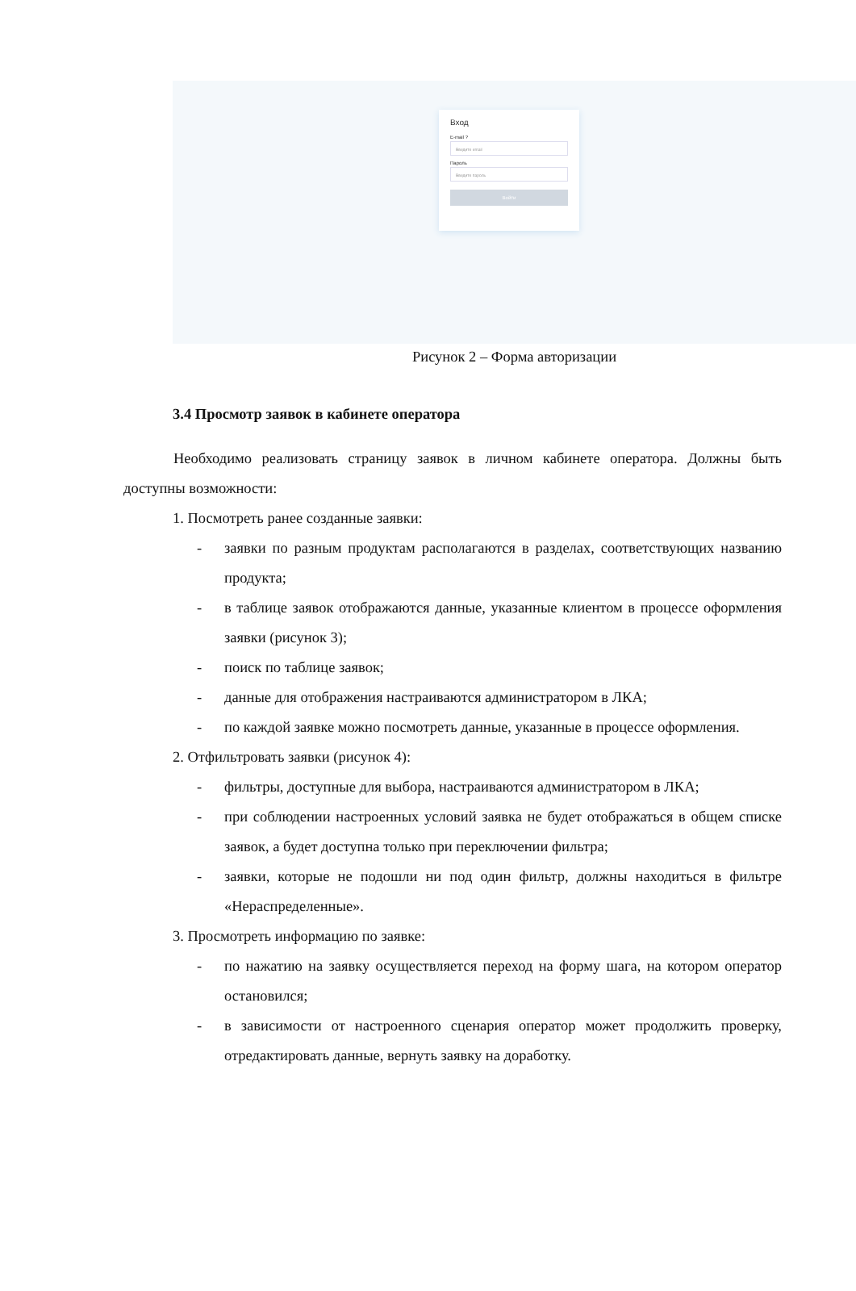Вход
E-mail ?
Введите email
Пароль
Введите пароль
Войти
Рисунок 2 – Форма авторизации
3.4 Просмотр заявок в кабинете оператора
Необходимо реализовать страницу заявок в личном кабинете оператора. Должны быть доступны возможности:
1. Посмотреть ранее созданные заявки:
- заявки по разным продуктам располагаются в разделах, соответствующих названию продукта;
- в таблице заявок отображаются данные, указанные клиентом в процессе оформления заявки (рисунок 3);
- поиск по таблице заявок;
- данные для отображения настраиваются администратором в ЛКА;
- по каждой заявке можно посмотреть данные, указанные в процессе оформления.
2. Отфильтровать заявки (рисунок 4):
- фильтры, доступные для выбора, настраиваются администратором в ЛКА;
- при соблюдении настроенных условий заявка не будет отображаться в общем списке заявок, а будет доступна только при переключении фильтра;
- заявки, которые не подошли ни под один фильтр, должны находиться в фильтре «Нераспределенные».
3. Просмотреть информацию по заявке:
- по нажатию на заявку осуществляется переход на форму шага, на котором оператор остановился;
- в зависимости от настроенного сценария оператор может продолжить проверку, отредактировать данные, вернуть заявку на доработку.